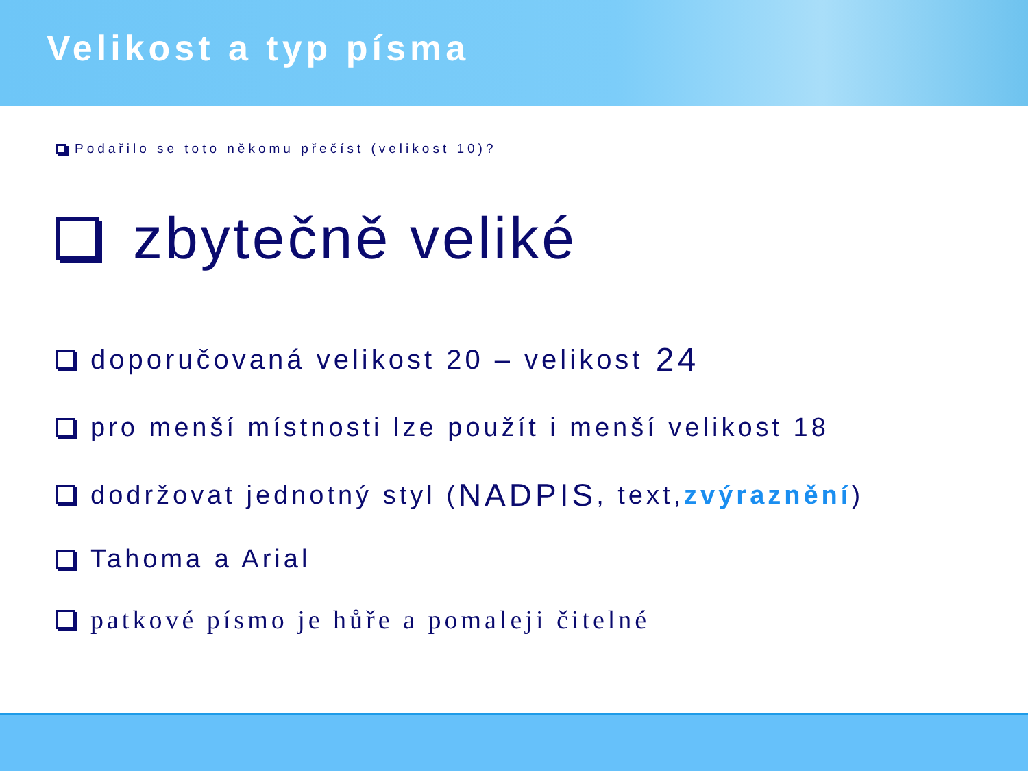Velikost a typ písma
Podařilo se toto někomu přečíst (velikost 10)?
zbytečně veliké
doporučovaná velikost 20 – velikost 24
pro menší místnosti lze použít i menší velikost 18
dodržovat jednotný styl (NADPIS, text, zvýraznění)
Tahoma a Arial
patkové písmo je hůře a pomaleji čitelné